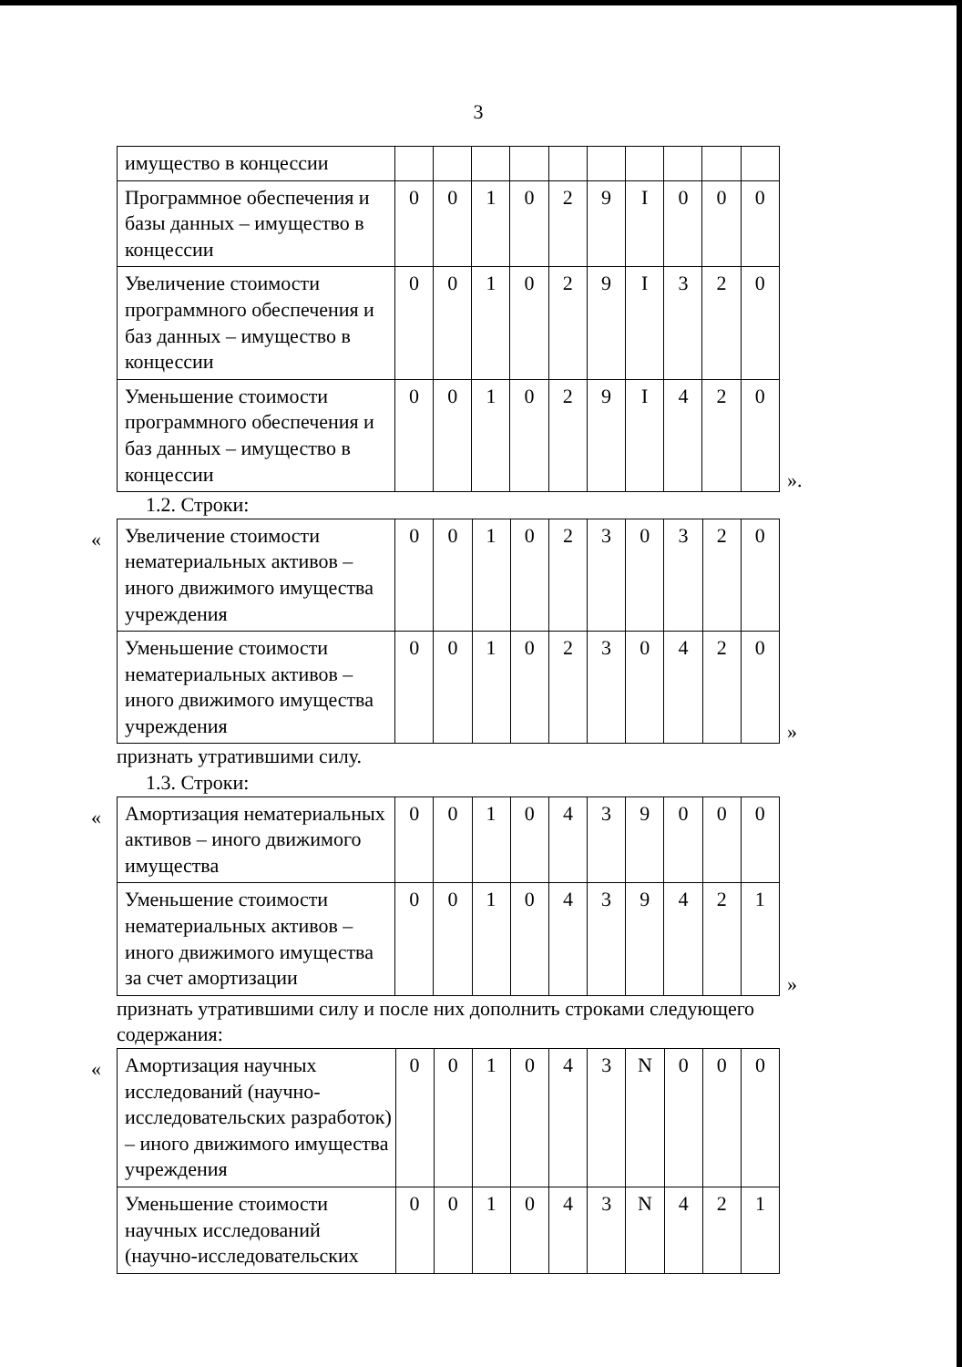3
| имущество в концессии | | | | | | | | | | |
| Программное обеспечения и базы данных – имущество в концессии | 0 | 0 | 1 | 0 | 2 | 9 | I | 0 | 0 | 0 |
| Увеличение стоимости программного обеспечения и баз данных – имущество в концессии | 0 | 0 | 1 | 0 | 2 | 9 | I | 3 | 2 | 0 |
| Уменьшение стоимости программного обеспечения и баз данных – имущество в концессии | 0 | 0 | 1 | 0 | 2 | 9 | I | 4 | 2 | 0 |
».
1.2. Строки:
«
| Увеличение стоимости нематериальных активов – иного движимого имущества учреждения | 0 | 0 | 1 | 0 | 2 | 3 | 0 | 3 | 2 | 0 |
| Уменьшение стоимости нематериальных активов – иного движимого имущества учреждения | 0 | 0 | 1 | 0 | 2 | 3 | 0 | 4 | 2 | 0 |
»
признать утратившими силу.
1.3. Строки:
«
| Амортизация нематериальных активов – иного движимого имущества | 0 | 0 | 1 | 0 | 4 | 3 | 9 | 0 | 0 | 0 |
| Уменьшение стоимости нематериальных активов – иного движимого имущества за счет амортизации | 0 | 0 | 1 | 0 | 4 | 3 | 9 | 4 | 2 | 1 |
»
признать утратившими силу и после них дополнить строками следующего содержания:
«
| Амортизация научных исследований (научно-исследовательских разработок) – иного движимого имущества учреждения | 0 | 0 | 1 | 0 | 4 | 3 | N | 0 | 0 | 0 |
| Уменьшение стоимости научных исследований (научно-исследовательских | 0 | 0 | 1 | 0 | 4 | 3 | N | 4 | 2 | 1 |